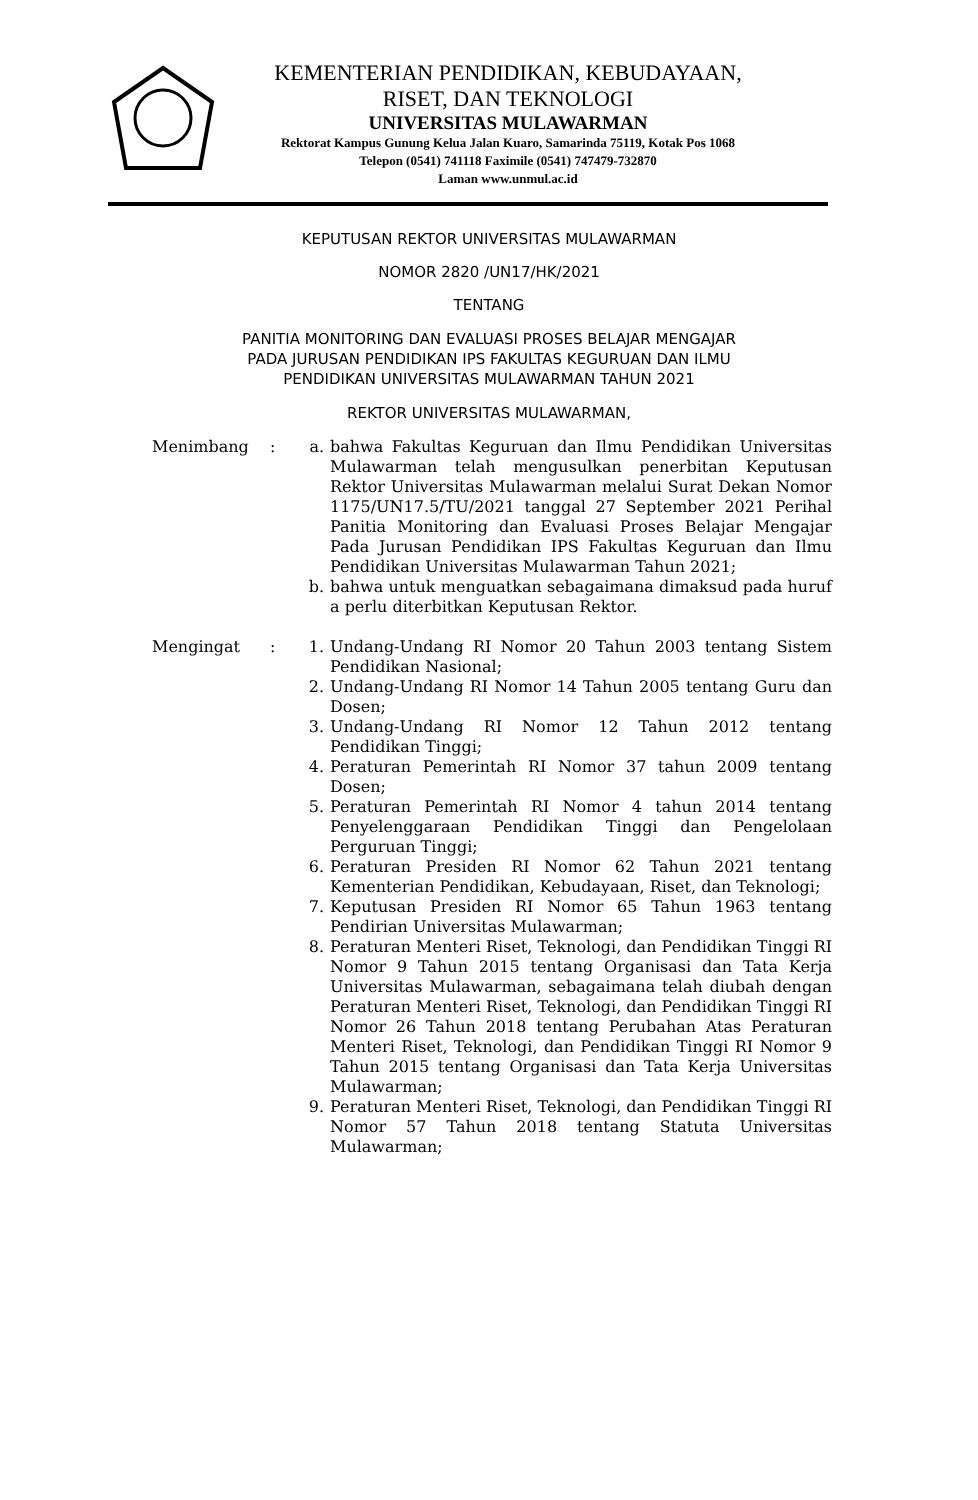KEMENTERIAN PENDIDIKAN, KEBUDAYAAN,
RISET, DAN TEKNOLOGI
UNIVERSITAS MULAWARMAN
Rektorat Kampus Gunung Kelua Jalan Kuaro, Samarinda 75119, Kotak Pos 1068
Telepon (0541) 741118 Faximile (0541) 747479-732870
Laman www.unmul.ac.id
KEPUTUSAN REKTOR UNIVERSITAS MULAWARMAN
NOMOR 2820 /UN17/HK/2021
TENTANG
PANITIA MONITORING DAN EVALUASI PROSES BELAJAR MENGAJAR
PADA JURUSAN PENDIDIKAN IPS FAKULTAS KEGURUAN DAN ILMU
PENDIDIKAN UNIVERSITAS MULAWARMAN TAHUN 2021
REKTOR UNIVERSITAS MULAWARMAN,
Menimbang : a. bahwa Fakultas Keguruan dan Ilmu Pendidikan Universitas Mulawarman telah mengusulkan penerbitan Keputusan Rektor Universitas Mulawarman melalui Surat Dekan Nomor 1175/UN17.5/TU/2021 tanggal 27 September 2021 Perihal Panitia Monitoring dan Evaluasi Proses Belajar Mengajar Pada Jurusan Pendidikan IPS Fakultas Keguruan dan Ilmu Pendidikan Universitas Mulawarman Tahun 2021;
b. bahwa untuk menguatkan sebagaimana dimaksud pada huruf a perlu diterbitkan Keputusan Rektor.
Mengingat : 1. Undang-Undang RI Nomor 20 Tahun 2003 tentang Sistem Pendidikan Nasional;
2. Undang-Undang RI Nomor 14 Tahun 2005 tentang Guru dan Dosen;
3. Undang-Undang RI Nomor 12 Tahun 2012 tentang Pendidikan Tinggi;
4. Peraturan Pemerintah RI Nomor 37 tahun 2009 tentang Dosen;
5. Peraturan Pemerintah RI Nomor 4 tahun 2014 tentang Penyelenggaraan Pendidikan Tinggi dan Pengelolaan Perguruan Tinggi;
6. Peraturan Presiden RI Nomor 62 Tahun 2021 tentang Kementerian Pendidikan, Kebudayaan, Riset, dan Teknologi;
7. Keputusan Presiden RI Nomor 65 Tahun 1963 tentang Pendirian Universitas Mulawarman;
8. Peraturan Menteri Riset, Teknologi, dan Pendidikan Tinggi RI Nomor 9 Tahun 2015 tentang Organisasi dan Tata Kerja Universitas Mulawarman, sebagaimana telah diubah dengan Peraturan Menteri Riset, Teknologi, dan Pendidikan Tinggi RI Nomor 26 Tahun 2018 tentang Perubahan Atas Peraturan Menteri Riset, Teknologi, dan Pendidikan Tinggi RI Nomor 9 Tahun 2015 tentang Organisasi dan Tata Kerja Universitas Mulawarman;
9. Peraturan Menteri Riset, Teknologi, dan Pendidikan Tinggi RI Nomor 57 Tahun 2018 tentang Statuta Universitas Mulawarman;